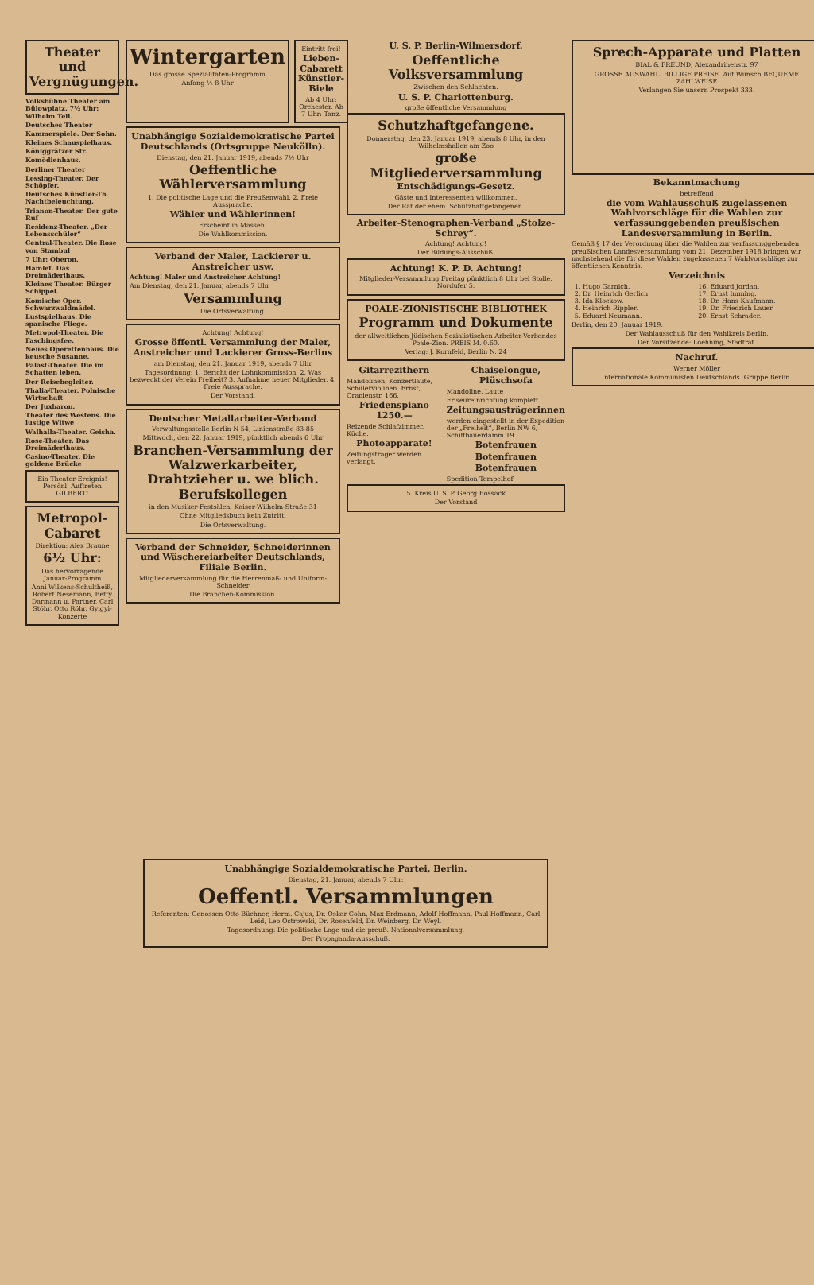Theater und Vergnügungen.
Volksbühne Theater am Bülowplatz. 7½ Uhr: Wilhelm Tell.
Deutsches Theater
Kammerspiele. Der Sohn.
Kleines Schauspielhaus.
Königgrätzer Str.
Komödienhaus.
Berliner Theater
Lessing-Theater. Der Schöpfer.
Deutsches Künstler-Th. Nachtbeleuchtung.
Trianon-Theater. Der gute Ruf
Residenz-Theater. „Der Lebensschüler“
Central-Theater. Die Rose von Stambul
7 Uhr: Oberon.
Hamlet. Das Dreimäderlhaus.
Kleines Theater. Bürger Schippel.
Komische Oper. Schwarzwaldmädel.
Lustspielhaus. Die spanische Fliege.
Metropol-Theater. Die Faschingsfee.
Neues Operettenhaus. Die keusche Susanne.
Palast-Theater. Die im Schatten leben.
Der Reisebegleiter.
Thalia-Theater. Polnische Wirtschaft
Der Juxbaron.
Theater des Westens. Die lustige Witwe
Walhalla-Theater. Geisha.
Rose-Theater. Das Dreimäderlhaus.
Casino-Theater. Die goldene Brücke
Ein Theater-Ereignis! Persönl. Auftreten GILBERT!
Metropol-Cabaret
Direktion: Alex Braune
6½ Uhr:
Das hervorragende Januar-Programm
Anni Wilkens-Schultheiß, Robert Nesemann, Betty Darmann u. Partner, Carl Stöhr, Otto Röhr, Gyigyi-Konzerte
Wintergarten
Das grosse Spezialitäten-Programm
Anfang ½ 8 Uhr
Eintritt frei!
Lieben-Cabarett Künstler-Biele
Ab 4 Uhr: Orchester. Ab 7 Uhr: Tanz.
Unabhängige Sozialdemokratische Partei Deutschlands (Ortsgruppe Neukölln).
Dienstag, den 21. Januar 1919, abends 7½ Uhr
Oeffentliche Wählerversammlung
1. Die politische Lage und die Preußenwahl. 2. Freie Aussprache.
Wähler und Wählerinnen!
Erscheint in Massen!
Die Wahlkommission.
Verband der Maler, Lackierer u. Anstreicher usw.
Achtung! Maler und Anstreicher Achtung!
Am Dienstag, den 21. Januar, abends 7 Uhr
Versammlung
Die Ortsverwaltung.
Achtung! Achtung!
Grosse öffentl. Versammlung der Maler, Anstreicher und Lackierer Gross-Berlins
am Dienstag, den 21. Januar 1919, abends 7 Uhr
Tagesordnung: 1. Bericht der Lohnkommission. 2. Was bezweckt der Verein Freiheit? 3. Aufnahme neuer Mitglieder. 4. Freie Aussprache.
Der Vorstand.
Deutscher Metallarbeiter-Verband
Verwaltungsstelle Berlin N 54, Linienstraße 83-85
Mittwoch, den 22. Januar 1919, pünktlich abends 6 Uhr
Branchen-Versammlung der Walzwerkarbeiter, Drahtzieher u. we blich. Berufskollegen
in den Musiker-Festsälen, Kaiser-Wilhelm-Straße 31
Ohne Mitgliedsbuch kein Zutritt.
Die Ortsverwaltung.
Verband der Schneider, Schneiderinnen und Wäschereiarbeiter Deutschlands, Filiale Berlin.
Mitgliederversammlung für die Herrenmaß- und Uniform-Schneider
Die Branchen-Kommission.
U. S. P. Berlin-Wilmersdorf.
Oeffentliche Volksversammlung
Zwischen den Schlachten.
U. S. P. Charlottenburg.
große öffentliche Versammlung
Schutzhaftgefangene.
Donnerstag, den 23. Januar 1919, abends 8 Uhr, in den Wilhelmshallen am Zoo
große Mitgliederversammlung
Entschädigungs-Gesetz.
Gäste und Interessenten willkommen.
Der Rat der ehem. Schutzhaftgefangenen.
Arbeiter-Stenographen-Verband „Stolze-Schrey“.
Achtung! Achtung!
Der Bildungs-Ausschuß.
Achtung! K. P. D. Achtung!
Mitglieder-Versammlung Freitag pünktlich 8 Uhr bei Stolle, Nordufer 5.
POALE-ZIONISTISCHE BIBLIOTHEK
Programm und Dokumente
der allweltlichen Jüdischen Sozialistischen Arbeiter-Verbandes Poale-Zion. PREIS M. 0.60.
Verlag: J. Kornfeld, Berlin N. 24
Gitarrezithern
Mandolinen, Konzertlaute, Schülerviolinen. Ernst, Oranienstr. 166.
Friedenspiano 1250.—
Reizende Schlafzimmer, Küche.
Photoapparate!
Zeitungsträger werden verlangt.
Chaiselongue, Plüschsofa
Mandoline, Laute
Friseureinrichtung komplett.
Zeitungsausträgerinnen
werden eingestellt in der Expedition der „Freiheit“, Berlin NW 6, Schiffbauerdamm 19.
Botenfrauen
Botenfrauen
Botenfrauen
Spedition Tempelhof
5. Kreis U. S. P. Georg Bossack
Der Vorstand
Sprech-Apparate und Platten
BIAL & FREUND, Alexandrinenstr. 97
GROSSE AUSWAHL. BILLIGE PREISE. Auf Wunsch BEQUEME ZAHLWEISE
Verlangen Sie unsern Prospekt 333.
Bekanntmachung
betreffend
die vom Wahlausschuß zugelassenen Wahlvorschläge für die Wahlen zur verfassunggebenden preußischen Landesversammlung in Berlin.
Gemäß § 17 der Verordnung über die Wahlen zur verfassunggebenden preußischen Landesversammlung vom 21. Dezember 1918 bringen wir nachstehend die für diese Wahlen zugelassenen 7 Wahlvorschläge zur öffentlichen Kenntnis.
Verzeichnis
1. Hugo Garnich.
2. Dr. Heinrich Gerlich.
3. Ida Klockow.
4. Heinrich Rippler.
5. Eduard Neumann.
16. Eduard Jordan.
17. Ernst Imming.
18. Dr. Hans Kaufmann.
19. Dr. Friedrich Lauer.
20. Ernst Schrader.
Berlin, den 20. Januar 1919.
Der Wahlausschuß für den Wahlkreis Berlin.
Der Vorsitzende: Loehning, Stadtrat.
Nachruf.
Werner Möller
Internationale Kommunisten Deutschlands. Gruppe Berlin.
Unabhängige Sozialdemokratische Partei, Berlin.
Dienstag, 21. Januar, abends 7 Uhr:
Oeffentl. Versammlungen
Referenten: Genossen Otto Büchner, Herm. Cajus, Dr. Oskar Cohn, Max Erdmann, Adolf Hoffmann, Paul Hoffmann, Carl Leid, Leo Ostrowski, Dr. Rosenfeld, Dr. Weinberg, Dr. Weyl.
Tagesordnung: Die politische Lage und die preuß. Nationalversammlung.
Der Propaganda-Ausschuß.